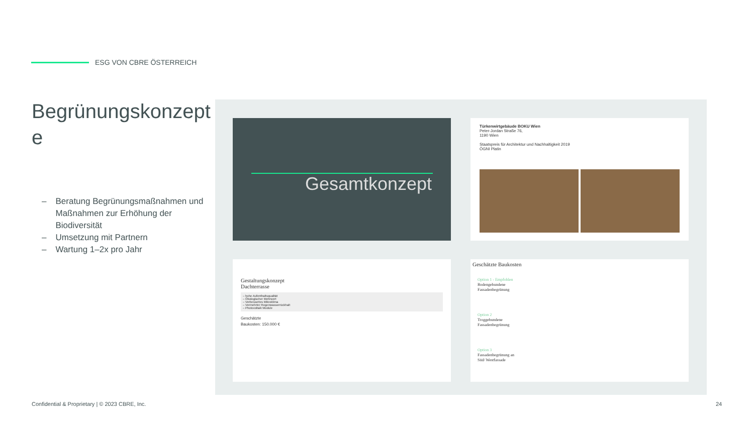ESG VON CBRE ÖSTERREICH
Begrünungskonzept e
– Beratung Begrünungsmaßnahmen und Maßnahmen zur Erhöhung der Biodiversität
– Umsetzung mit Partnern
– Wartung 1–2x pro Jahr
Gesamtkonzept
Türkenwirtgebäude BOKU Wien
Peter-Jordan Straße 76,
1190 Wien
Staatspreis für Architektur und Nachhaltigkeit 2019
ÖGNI Platin
Gestaltungskonzept
Dachterrasse
– hohe Aufenthaltsqualität
– Ökologischer Mehrwert
– Verbessertes Mikroklima
– Vermehrter Regenwasserrückhalt
– Photovoltaik Module
Geschätzte
Baukosten: 150.000 €
Geschätzte Baukosten
Option 1 - Empfohlen
Bodengebundene
Fassadenbegrünung
Option 2
Troggebundene
Fassadenbegrünung
Option 3
Fassadenbegrünung an
Süd/ Westfassade
Confidential & Proprietary | © 2023 CBRE, Inc.
24